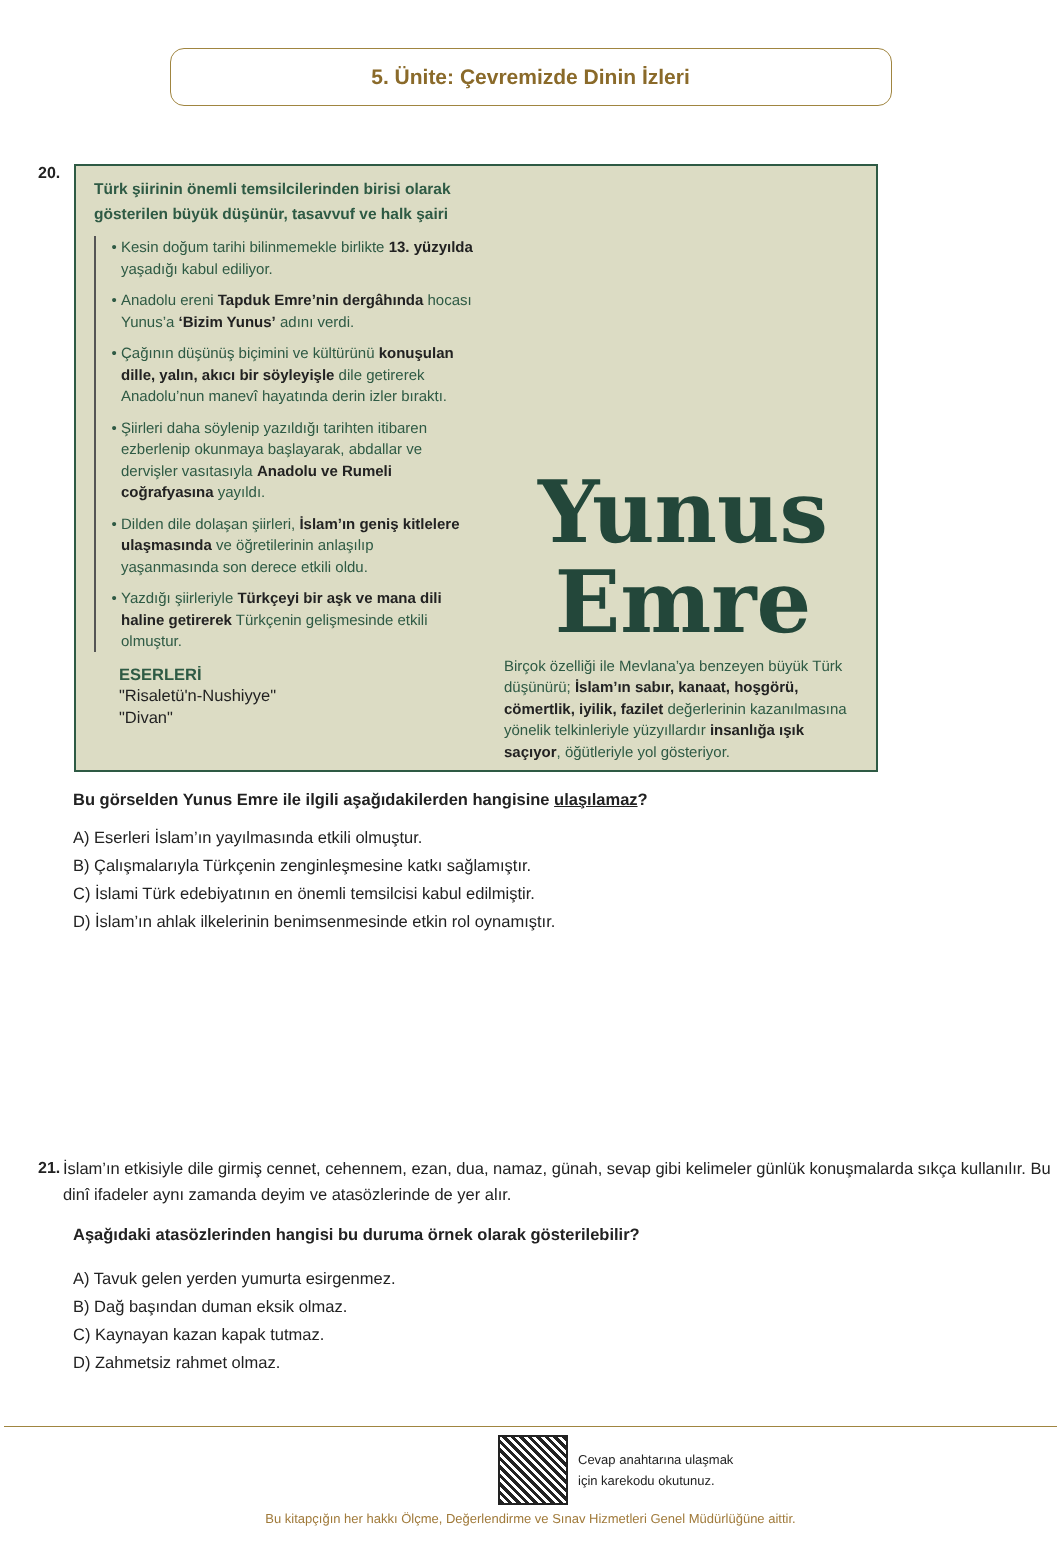5. Ünite: Çevremizde Dinin İzleri
20.
Türk şiirinin önemli temsilcilerinden birisi olarak gösterilen büyük düşünür, tasavvuf ve halk şairi
Kesin doğum tarihi bilinmemekle birlikte 13. yüzyılda yaşadığı kabul ediliyor.
Anadolu ereni Tapduk Emre’nin dergâhında hocası Yunus’a ‘Bizim Yunus’ adını verdi.
Çağının düşünüş biçimini ve kültürünü konuşulan dille, yalın, akıcı bir söyleyişle dile getirerek Anadolu’nun manevî hayatında derin izler bıraktı.
Şiirleri daha söylenip yazıldığı tarihten itibaren ezberlenip okunmaya başlayarak, abdallar ve dervişler vasıtasıyla Anadolu ve Rumeli coğrafyasına yayıldı.
Dilden dile dolaşan şiirleri, İslam’ın geniş kitlelere ulaşmasında ve öğretilerinin anlaşılıp yaşanmasında son derece etkili oldu.
Yazdığı şiirleriyle Türkçeyi bir aşk ve mana dili haline getirerek Türkçenin gelişmesinde etkili olmuştur.
ESERLERİ
"Risaletü'n-Nushiyye"
"Divan"
Yunus
Emre
Birçok özelliği ile Mevlana’ya benzeyen büyük Türk düşünürü; İslam’ın sabır, kanaat, hoşgörü, cömertlik, iyilik, fazilet değerlerinin kazanılmasına yönelik telkinleriyle yüzyıllardır insanlığa ışık saçıyor, öğütleriyle yol gösteriyor.
Bu görselden Yunus Emre ile ilgili aşağıdakilerden hangisine ulaşılamaz?
A) Eserleri İslam’ın yayılmasında etkili olmuştur.
B) Çalışmalarıyla Türkçenin zenginleşmesine katkı sağlamıştır.
C) İslami Türk edebiyatının en önemli temsilcisi kabul edilmiştir.
D) İslam’ın ahlak ilkelerinin benimsenmesinde etkin rol oynamıştır.
21. İslam’ın etkisiyle dile girmiş cennet, cehennem, ezan, dua, namaz, günah, sevap gibi kelimeler günlük konuşmalarda sıkça kullanılır. Bu dinî ifadeler aynı zamanda deyim ve atasözlerinde de yer alır.
Aşağıdaki atasözlerinden hangisi bu duruma örnek olarak gösterilebilir?
A) Tavuk gelen yerden yumurta esirgenmez.
B) Dağ başından duman eksik olmaz.
C) Kaynayan kazan kapak tutmaz.
D) Zahmetsiz rahmet olmaz.
Cevap anahtarına ulaşmak
için karekodu okutunuz.
Bu kitapçığın her hakkı Ölçme, Değerlendirme ve Sınav Hizmetleri Genel Müdürlüğüne aittir.